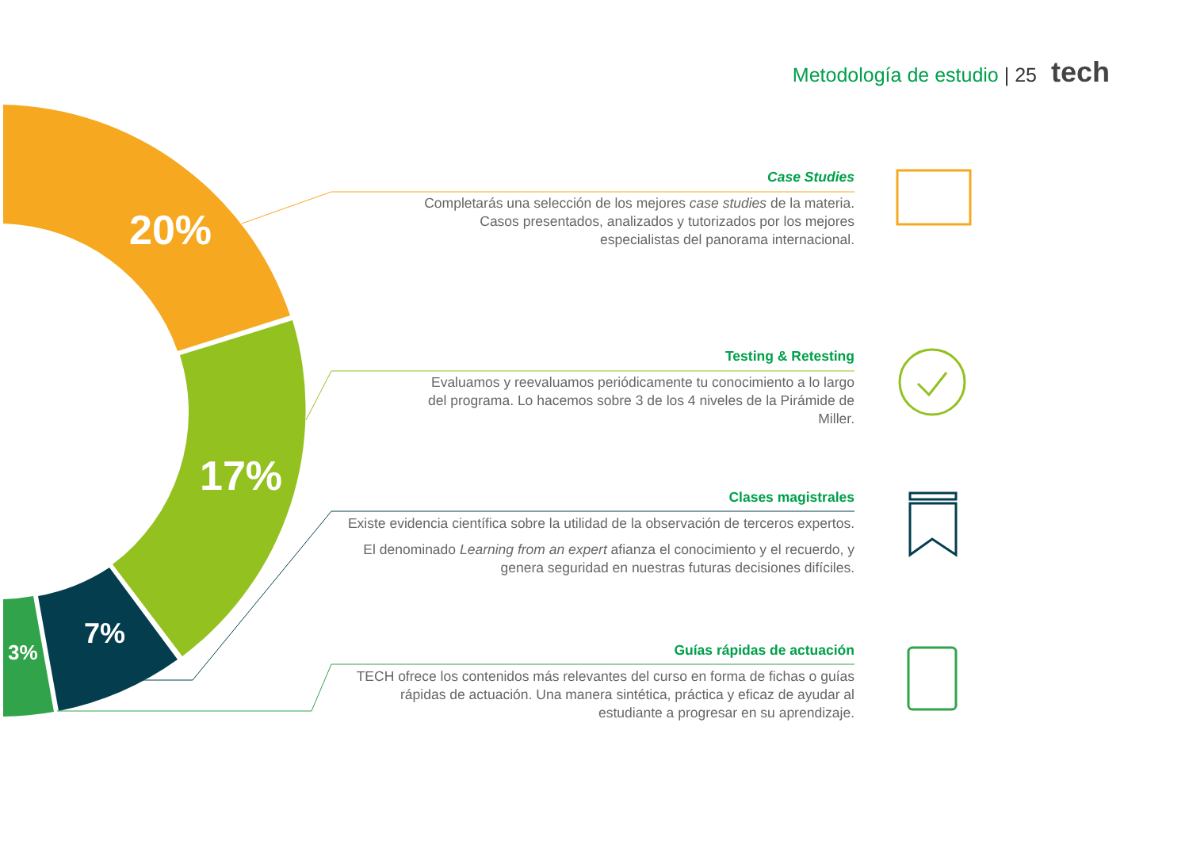Metodología de estudio | 25 tech
20%
17%
7%
3%
Case Studies
Completarás una selección de los mejores case studies de la materia. Casos presentados, analizados y tutorizados por los mejores especialistas del panorama internacional.
Testing & Retesting
Evaluamos y reevaluamos periódicamente tu conocimiento a lo largo del programa. Lo hacemos sobre 3 de los 4 niveles de la Pirámide de Miller.
Clases magistrales
Existe evidencia científica sobre la utilidad de la observación de terceros expertos.
El denominado Learning from an expert afianza el conocimiento y el recuerdo, y genera seguridad en nuestras futuras decisiones difíciles.
Guías rápidas de actuación
TECH ofrece los contenidos más relevantes del curso en forma de fichas o guías rápidas de actuación. Una manera sintética, práctica y eficaz de ayudar al estudiante a progresar en su aprendizaje.